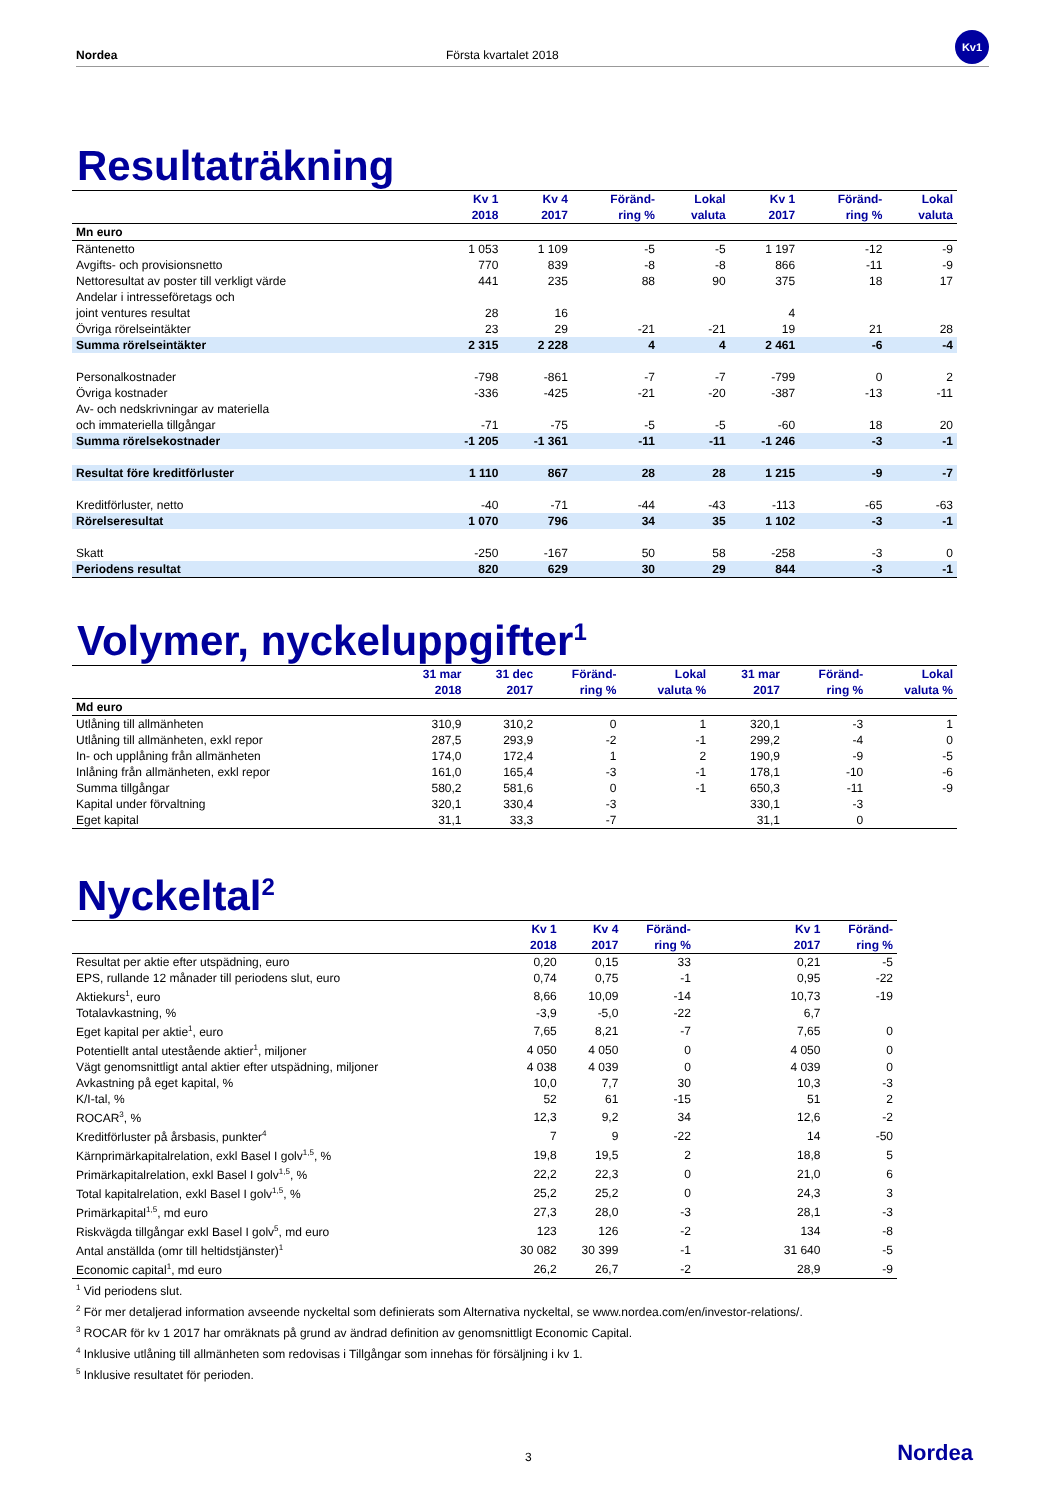Nordea Första kvartalet 2018
Kv1
Resultaträkning
| | Kv 1 2018 | Kv 4 2017 | Föränd- ring % | Lokal valuta | Kv 1 2017 | Föränd- ring % | Lokal valuta |
| --- | --- | --- | --- | --- | --- | --- | --- |
| Mn euro | | | | | | | |
| Räntenetto | 1 053 | 1 109 | -5 | -5 | 1 197 | -12 | -9 |
| Avgifts- och provisionsnetto | 770 | 839 | -8 | -8 | 866 | -11 | -9 |
| Nettoresultat av poster till verkligt värde | 441 | 235 | 88 | 90 | 375 | 18 | 17 |
| Andelar i intresseföretags och joint ventures resultat | 28 | 16 | | | 4 | | |
| Övriga rörelseintäkter | 23 | 29 | -21 | -21 | 19 | 21 | 28 |
| Summa rörelseintäkter | 2 315 | 2 228 | 4 | 4 | 2 461 | -6 | -4 |
| Personalkostnader | -798 | -861 | -7 | -7 | -799 | 0 | 2 |
| Övriga kostnader | -336 | -425 | -21 | -20 | -387 | -13 | -11 |
| Av- och nedskrivningar av materiella och immateriella tillgångar | -71 | -75 | -5 | -5 | -60 | 18 | 20 |
| Summa rörelsekostnader | -1 205 | -1 361 | -11 | -11 | -1 246 | -3 | -1 |
| Resultat före kreditförluster | 1 110 | 867 | 28 | 28 | 1 215 | -9 | -7 |
| Kreditförluster, netto | -40 | -71 | -44 | -43 | -113 | -65 | -63 |
| Rörelseresultat | 1 070 | 796 | 34 | 35 | 1 102 | -3 | -1 |
| Skatt | -250 | -167 | 50 | 58 | -258 | -3 | 0 |
| Periodens resultat | 820 | 629 | 30 | 29 | 844 | -3 | -1 |
Volymer, nyckeluppgifter<sup>1</sup>
| | 31 mar 2018 | 31 dec 2017 | Föränd- ring % | Lokal valuta % | 31 mar 2017 | Föränd- ring % | Lokal valuta % |
| --- | --- | --- | --- | --- | --- | --- | --- |
| Md euro | | | | | | | |
| Utlåning till allmänheten | 310,9 | 310,2 | 0 | 1 | 320,1 | -3 | 1 |
| Utlåning till allmänheten, exkl repor | 287,5 | 293,9 | -2 | -1 | 299,2 | -4 | 0 |
| In- och upplåning från allmänheten | 174,0 | 172,4 | 1 | 2 | 190,9 | -9 | -5 |
| Inlåning från allmänheten, exkl repor | 161,0 | 165,4 | -3 | -1 | 178,1 | -10 | -6 |
| Summa tillgångar | 580,2 | 581,6 | 0 | -1 | 650,3 | -11 | -9 |
| Kapital under förvaltning | 320,1 | 330,4 | -3 | | 330,1 | -3 | |
| Eget kapital | 31,1 | 33,3 | -7 | | 31,1 | 0 | |
Nyckeltal<sup>2</sup>
| | Kv 1 2018 | Kv 4 2017 | Föränd- ring % | | Kv 1 2017 | Föränd- ring % |
| --- | --- | --- | --- | --- | --- | --- |
| Resultat per aktie efter utspädning, euro | 0,20 | 0,15 | 33 | | 0,21 | -5 |
| EPS, rullande 12 månader till periodens slut, euro | 0,74 | 0,75 | -1 | | 0,95 | -22 |
| Aktiekurs<sup>1</sup>, euro | 8,66 | 10,09 | -14 | | 10,73 | -19 |
| Totalavkastning, % | -3,9 | -5,0 | -22 | | 6,7 | |
| Eget kapital per aktie<sup>1</sup>, euro | 7,65 | 8,21 | -7 | | 7,65 | 0 |
| Potentiellt antal utestående aktier<sup>1</sup>, miljoner | 4 050 | 4 050 | 0 | | 4 050 | 0 |
| Vägt genomsnittligt antal aktier efter utspädning, miljoner | 4 038 | 4 039 | 0 | | 4 039 | 0 |
| Avkastning på eget kapital, % | 10,0 | 7,7 | 30 | | 10,3 | -3 |
| K/I-tal, % | 52 | 61 | -15 | | 51 | 2 |
| ROCAR<sup>3</sup>, % | 12,3 | 9,2 | 34 | | 12,6 | -2 |
| Kreditförluster på årsbasis, punkter<sup>4</sup> | 7 | 9 | -22 | | 14 | -50 |
| Kärnprimärkapitalrelation, exkl Basel I golv<sup>1,5</sup>, % | 19,8 | 19,5 | 2 | | 18,8 | 5 |
| Primärkapitalrelation, exkl Basel I golv<sup>1,5</sup>, % | 22,2 | 22,3 | 0 | | 21,0 | 6 |
| Total kapitalrelation, exkl Basel I golv<sup>1,5</sup>, % | 25,2 | 25,2 | 0 | | 24,3 | 3 |
| Primärkapital<sup>1,5</sup>, md euro | 27,3 | 28,0 | -3 | | 28,1 | -3 |
| Riskvägda tillgångar exkl Basel I golv<sup>5</sup>, md euro | 123 | 126 | -2 | | 134 | -8 |
| Antal anställda (omr till heltidstjänster)<sup>1</sup> | 30 082 | 30 399 | -1 | | 31 640 | -5 |
| Economic capital<sup>1</sup>, md euro | 26,2 | 26,7 | -2 | | 28,9 | -9 |
<sup>1</sup> Vid periodens slut.
<sup>2</sup> För mer detaljerad information avseende nyckeltal som definierats som Alternativa nyckeltal, se www.nordea.com/en/investor-relations/.
<sup>3</sup> ROCAR för kv 1 2017 har omräknats på grund av ändrad definition av genomsnittligt Economic Capital.
<sup>4</sup> Inklusive utlåning till allmänheten som redovisas i Tillgångar som innehas för försäljning i kv 1.
<sup>5</sup> Inklusive resultatet för perioden.
3 Nordea